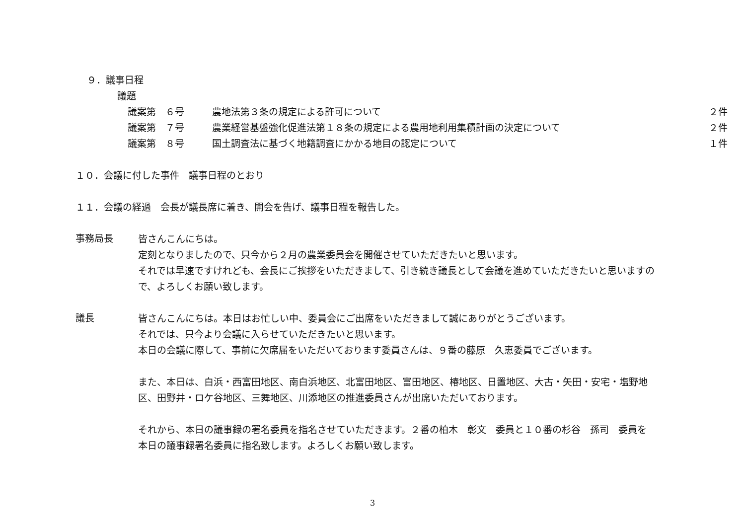９．議事日程
議題
| 議案第 ６号 | 農地法第３条の規定による許可について | ２件 |
| 議案第 ７号 | 農業経営基盤強化促進法第１８条の規定による農用地利用集積計画の決定について | ２件 |
| 議案第 ８号 | 国土調査法に基づく地籍調査にかかる地目の認定について | １件 |
１０．会議に付した事件　議事日程のとおり
１１．会議の経過　会長が議長席に着き、開会を告げ、議事日程を報告した。
事務局長
皆さんこんにちは。
定刻となりましたので、只今から２月の農業委員会を開催させていただきたいと思います。
それでは早速ですけれども、会長にご挨拶をいただきまして、引き続き議長として会議を進めていただきたいと思いますので、よろしくお願い致します。
議長
皆さんこんにちは。本日はお忙しい中、委員会にご出席をいただきまして誠にありがとうございます。
それでは、只今より会議に入らせていただきたいと思います。
本日の会議に際して、事前に欠席届をいただいております委員さんは、９番の藤原　久恵委員でございます。
また、本日は、白浜・西富田地区、南白浜地区、北富田地区、富田地区、椿地区、日置地区、大古・矢田・安宅・塩野地区、田野井・ロケ谷地区、三舞地区、川添地区の推進委員さんが出席いただいております。
それから、本日の議事録の署名委員を指名させていただきます。２番の柏木　彰文　委員と１０番の杉谷　孫司　委員を本日の議事録署名委員に指名致します。よろしくお願い致します。
3